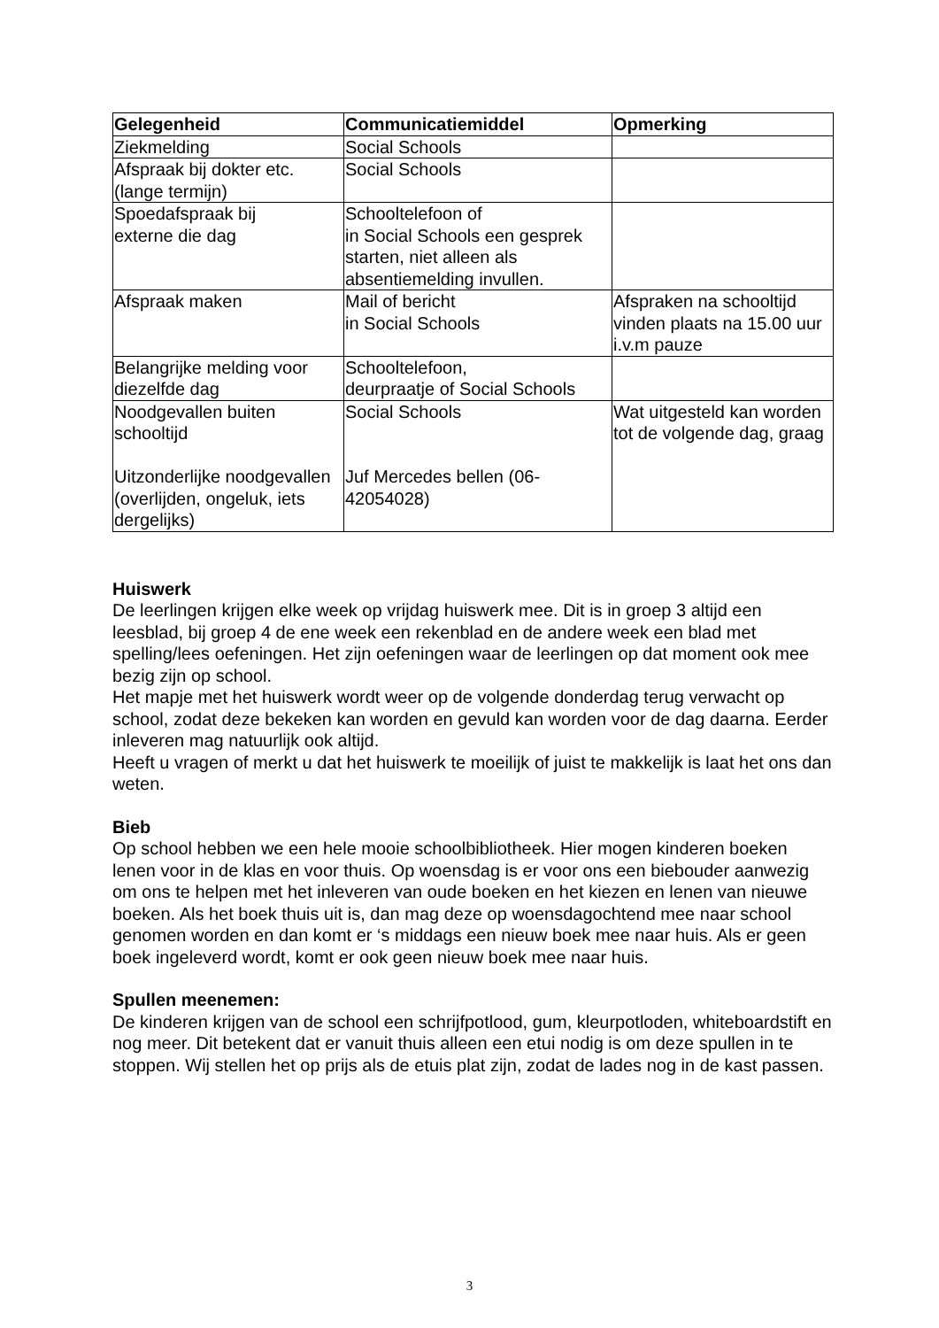| Gelegenheid | Communicatiemiddel | Opmerking |
| --- | --- | --- |
| Ziekmelding | Social Schools | |
| Afspraak bij dokter etc. (lange termijn) | Social Schools | |
| Spoedafspraak bij externe die dag | Schooltelefoon of in Social Schools een gesprek starten, niet alleen als absentiemelding invullen. | |
| Afspraak maken | Mail of bericht in Social Schools | Afspraken na schooltijd vinden plaats na 15.00 uur i.v.m pauze |
| Belangrijke melding voor diezelfde dag | Schooltelefoon, deurpraatje of Social Schools | |
| Noodgevallen buiten schooltijd Uitzonderlijke noodgevallen (overlijden, ongeluk, iets dergelijks) | Social Schools Juf Mercedes bellen (06-42054028) | Wat uitgesteld kan worden tot de volgende dag, graag |
Huiswerk
De leerlingen krijgen elke week op vrijdag huiswerk mee. Dit is in groep 3 altijd een leesblad, bij groep 4 de ene week een rekenblad en de andere week een blad met spelling/lees oefeningen. Het zijn oefeningen waar de leerlingen op dat moment ook mee bezig zijn op school.
Het mapje met het huiswerk wordt weer op de volgende donderdag terug verwacht op school, zodat deze bekeken kan worden en gevuld kan worden voor de dag daarna. Eerder inleveren mag natuurlijk ook altijd.
Heeft u vragen of merkt u dat het huiswerk te moeilijk of juist te makkelijk is laat het ons dan weten.
Bieb
Op school hebben we een hele mooie schoolbibliotheek. Hier mogen kinderen boeken lenen voor in de klas en voor thuis. Op woensdag is er voor ons een biebouder aanwezig om ons te helpen met het inleveren van oude boeken en het kiezen en lenen van nieuwe boeken. Als het boek thuis uit is, dan mag deze op woensdagochtend mee naar school genomen worden en dan komt er ‘s middags een nieuw boek mee naar huis. Als er geen boek ingeleverd wordt, komt er ook geen nieuw boek mee naar huis.
Spullen meenemen:
De kinderen krijgen van de school een schrijfpotlood, gum, kleurpotloden, whiteboardstift en nog meer. Dit betekent dat er vanuit thuis alleen een etui nodig is om deze spullen in te stoppen. Wij stellen het op prijs als de etuis plat zijn, zodat de lades nog in de kast passen.
3